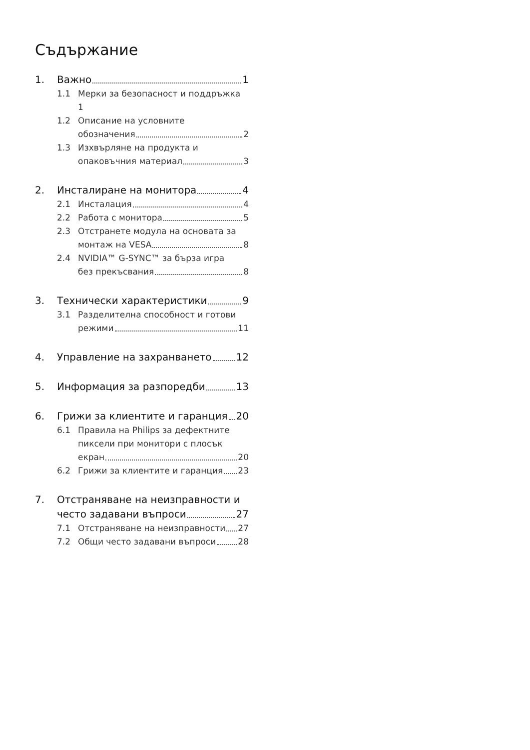Съдържание
1. Важно 1
1.1 Мерки за безопасност и поддръжка
1
1.2 Описание на условните
обозначения 2
1.3 Изхвърляне на продукта и
опаковъчния материал 3
2. Инсталиране на монитора 4
2.1 Инсталация 4
2.2 Работа с монитора 5
2.3 Отстранете модула на основата за
монтаж на VESA 8
2.4 NVIDIA™ G-SYNC™ за бърза игра
без прекъсвания 8
3. Технически характеристики 9
3.1 Разделителна способност и готови
режими 11
4. Управление на захранването 12
5. Информация за разпоредби 13
6. Грижи за клиентите и гаранция 20
6.1 Правила на Philips за дефектните
пиксели при монитори с плосък
екран 20
6.2 Грижи за клиентите и гаранция 23
7. Отстраняване на неизправности и
често задавани въпроси 27
7.1 Отстраняване на неизправности 27
7.2 Общи често задавани въпроси 28